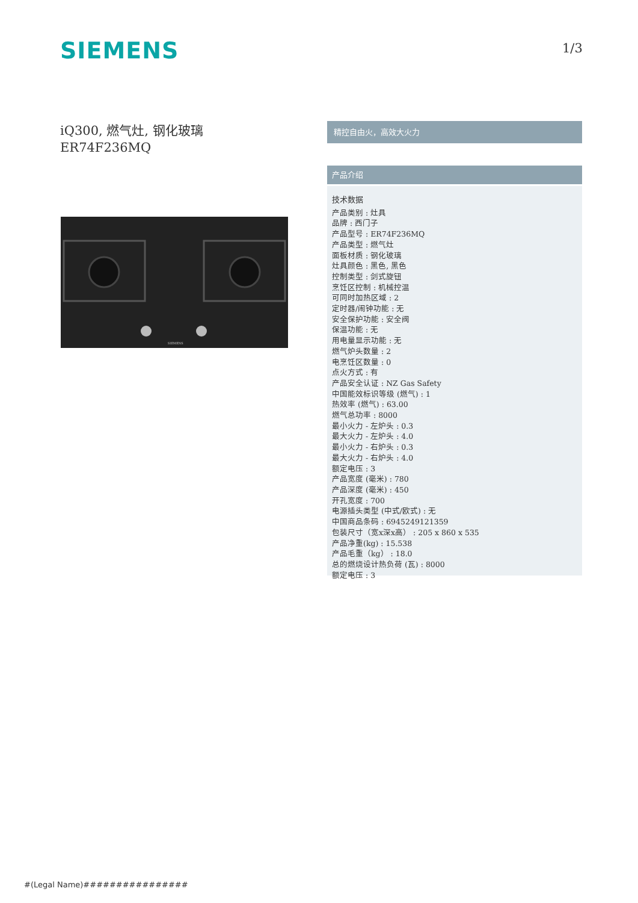SIEMENS 1/3
iQ300, 燃气灶, 钢化玻璃
ER74F236MQ
SIEMENS
精控自由火，高效大火力
产品介绍
技术数据
产品类别 : 灶具
品牌 : 西门子
产品型号 : ER74F236MQ
产品类型 : 燃气灶
面板材质 : 钢化玻璃
灶具颜色 : 黑色, 黑色
控制类型 : 剑式旋钮
烹饪区控制 : 机械控温
可同时加热区域 : 2
定时器/闹钟功能 : 无
安全保护功能 : 安全阀
保温功能 : 无
用电量显示功能 : 无
燃气炉头数量 : 2
电烹饪区数量 : 0
点火方式 : 有
产品安全认证 : NZ Gas Safety
中国能效标识等级 (燃气) : 1
热效率 (燃气) : 63.00
燃气总功率 : 8000
最小火力 - 左炉头 : 0.3
最大火力 - 左炉头 : 4.0
最小火力 - 右炉头 : 0.3
最大火力 - 右炉头 : 4.0
额定电压 : 3
产品宽度 (毫米) : 780
产品深度 (毫米) : 450
开孔宽度 : 700
电源插头类型 (中式/欧式) : 无
中国商品条码 : 6945249121359
包装尺寸（宽x深x高） : 205 x 860 x 535
产品净重(kg) : 15.538
产品毛重（kg） : 18.0
总的燃烧设计热负荷 (瓦) : 8000
额定电压 : 3
#(Legal Name)################